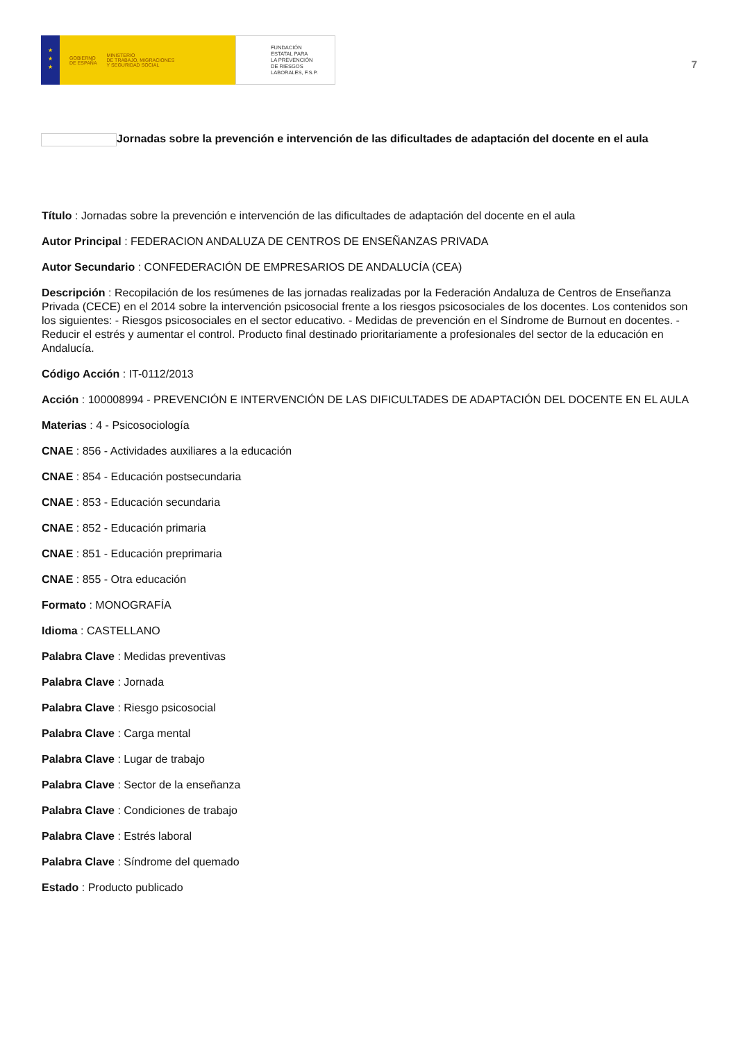★
★
★
GOBIERNO
DE ESPAÑA MINISTERIO
DE TRABAJO, MIGRACIONES
Y SEGURIDAD SOCIAL
FUNDACIÓN
ESTATAL PARA
LA PREVENCIÓN
DE RIESGOS
LABORALES, F.S.P.
7
Jornadas sobre la prevención e intervención de las dificultades de adaptación del docente en el aula
Título : Jornadas sobre la prevención e intervención de las dificultades de adaptación del docente en el aula
Autor Principal : FEDERACION ANDALUZA DE CENTROS DE ENSEÑANZAS PRIVADA
Autor Secundario : CONFEDERACIÓN DE EMPRESARIOS DE ANDALUCÍA (CEA)
Descripción : Recopilación de los resúmenes de las jornadas realizadas por la Federación Andaluza de Centros de Enseñanza Privada (CECE) en el 2014 sobre la intervención psicosocial frente a los riesgos psicosociales de los docentes. Los contenidos son los siguientes: - Riesgos psicosociales en el sector educativo. - Medidas de prevención en el Síndrome de Burnout en docentes. -Reducir el estrés y aumentar el control. Producto final destinado prioritariamente a profesionales del sector de la educación en Andalucía.
Código Acción : IT-0112/2013
Acción : 100008994 - PREVENCIÓN E INTERVENCIÓN DE LAS DIFICULTADES DE ADAPTACIÓN DEL DOCENTE EN EL AULA
Materias : 4 - Psicosociología
CNAE : 856 - Actividades auxiliares a la educación
CNAE : 854 - Educación postsecundaria
CNAE : 853 - Educación secundaria
CNAE : 852 - Educación primaria
CNAE : 851 - Educación preprimaria
CNAE : 855 - Otra educación
Formato : MONOGRAFÍA
Idioma : CASTELLANO
Palabra Clave : Medidas preventivas
Palabra Clave : Jornada
Palabra Clave : Riesgo psicosocial
Palabra Clave : Carga mental
Palabra Clave : Lugar de trabajo
Palabra Clave : Sector de la enseñanza
Palabra Clave : Condiciones de trabajo
Palabra Clave : Estrés laboral
Palabra Clave : Síndrome del quemado
Estado : Producto publicado